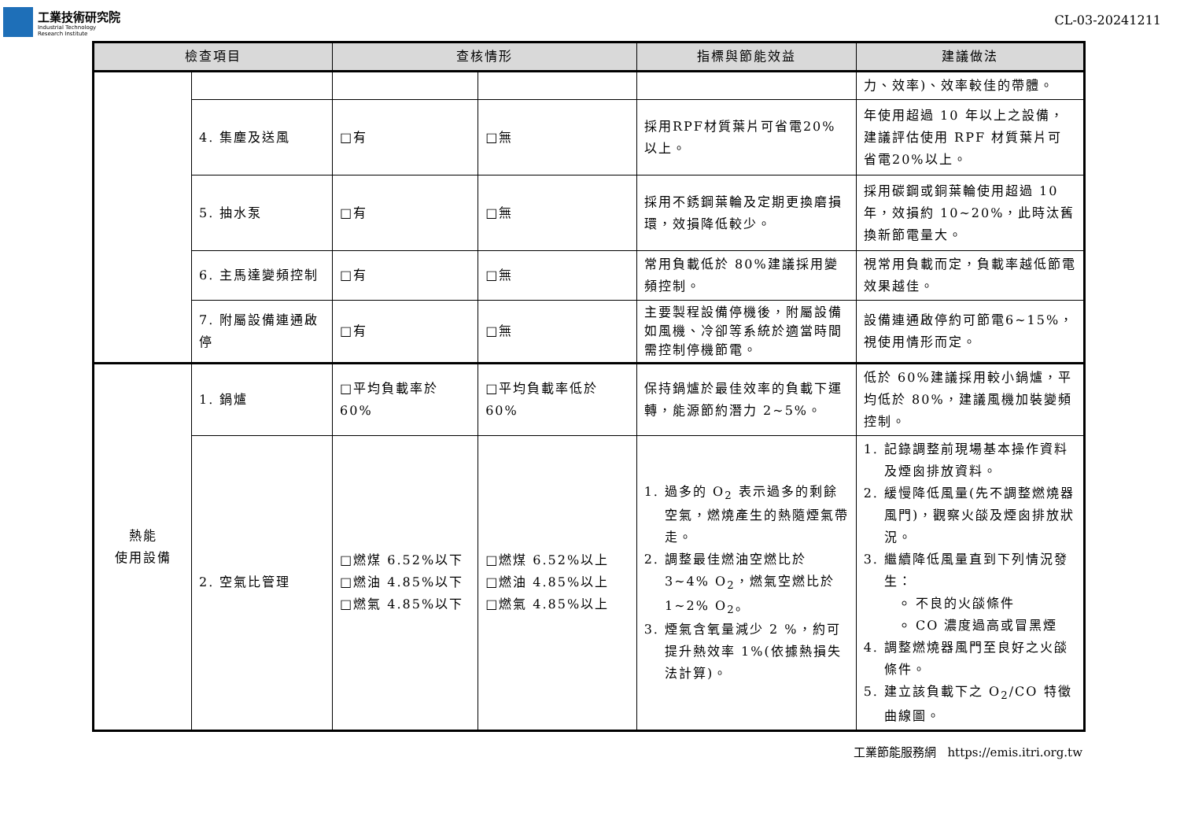工業技術研究院
Industrial Technology
Research Institute
CL-03-20241211
| 檢查項目 | | 查核情形 | | 指標與節能效益 | 建議做法 |
| --- | --- | --- | --- | --- | --- |
| | | | | | 力、效率)、效率較佳的帶體。 |
| | 4. 集塵及送風 | □有 | □無 | 採用RPF材質葉片可省電20%以上。 | 年使用超過 10 年以上之設備，建議評估使用 RPF 材質葉片可省電20%以上。 |
| | 5. 抽水泵 | □有 | □無 | 採用不銹鋼葉輪及定期更換磨損環，效損降低較少。 | 採用碳鋼或銅葉輪使用超過 10 年，效損約 10~20%，此時汰舊換新節電量大。 |
| | 6. 主馬達變頻控制 | □有 | □無 | 常用負載低於 80%建議採用變頻控制。 | 視常用負載而定，負載率越低節電效果越佳。 |
| | 7. 附屬設備連通啟停 | □有 | □無 | 主要製程設備停機後，附屬設備如風機、冷卻等系統於適當時間需控制停機節電。 | 設備連通啟停約可節電6~15%，視使用情形而定。 |
| 熱能 使用設備 | 1. 鍋爐 | □平均負載率於 60% | □平均負載率低於 60% | 保持鍋爐於最佳效率的負載下運轉，能源節約潛力 2~5%。 | 低於 60%建議採用較小鍋爐，平均低於 80%，建議風機加裝變頻控制。 |
| | 2. 空氣比管理 | □燃煤 6.52%以下 □燃油 4.85%以下 □燃氣 4.85%以下 | □燃煤 6.52%以上 □燃油 4.85%以上 □燃氣 4.85%以上 | 1. 過多的 O<sub>2</sub> 表示過多的剩餘空氣，燃燒產生的熱隨煙氣帶走。 2. 調整最佳燃油空燃比於 3~4% O<sub>2</sub>，燃氣空燃比於 1~2% O<sub>2</sub>。 3. 煙氣含氧量減少 2 %，約可提升熱效率 1%(依據熱損失法計算)。 | 1. 記錄調整前現場基本操作資料及煙囪排放資料。 2. 緩慢降低風量(先不調整燃燒器風門)，觀察火燄及煙囪排放狀況。 3. 繼續降低風量直到下列情況發生： 不良的火燄條件 CO 濃度過高或冒黑煙 4. 調整燃燒器風門至良好之火燄條件。 5. 建立該負載下之 O<sub>2</sub>/CO 特徵曲線圖。 |
工業節能服務網 https://emis.itri.org.tw